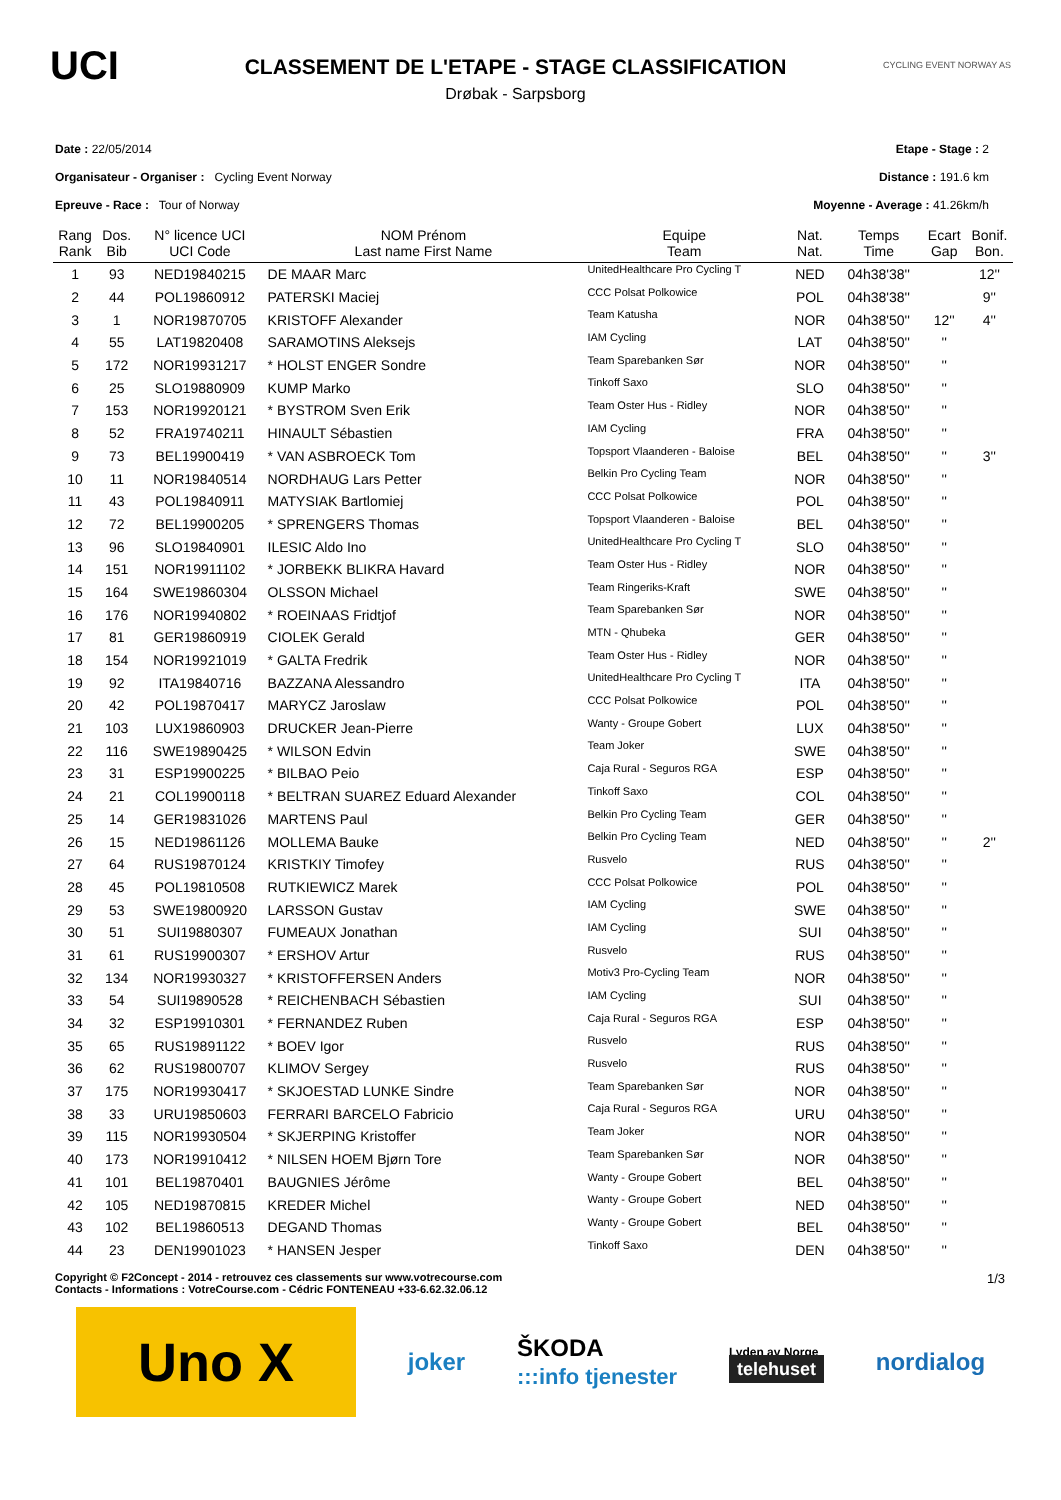UCI
CLASSEMENT DE L'ETAPE - STAGE CLASSIFICATION
Drøbak - Sarpsborg
CYCLING EVENT NORWAY AS
Date : 22/05/2014
Organisateur - Organiser : Cycling Event Norway
Epreuve - Race : Tour of Norway
Etape - Stage : 2
Distance : 191.6 km
Moyenne - Average : 41.26km/h
| Rang Rank | Dos. Bib | N° licence UCI UCI Code | NOM Prénom Last name First Name | Equipe Team | Nat. Nat. | Temps Time | Ecart Gap | Bonif. Bon. |
| --- | --- | --- | --- | --- | --- | --- | --- | --- |
| 1 | 93 | NED19840215 | DE MAAR Marc | UnitedHealthcare Pro Cycling T | NED | 04h38'38'' | | 12'' |
| 2 | 44 | POL19860912 | PATERSKI Maciej | CCC Polsat Polkowice | POL | 04h38'38'' | | 9'' |
| 3 | 1 | NOR19870705 | KRISTOFF Alexander | Team Katusha | NOR | 04h38'50'' | 12'' | 4'' |
| 4 | 55 | LAT19820408 | SARAMOTINS Aleksejs | IAM Cycling | LAT | 04h38'50'' | '' | |
| 5 | 172 | NOR19931217 | * HOLST ENGER Sondre | Team Sparebanken Sør | NOR | 04h38'50'' | '' | |
| 6 | 25 | SLO19880909 | KUMP Marko | Tinkoff Saxo | SLO | 04h38'50'' | '' | |
| 7 | 153 | NOR19920121 | * BYSTROM Sven Erik | Team Oster Hus - Ridley | NOR | 04h38'50'' | '' | |
| 8 | 52 | FRA19740211 | HINAULT Sébastien | IAM Cycling | FRA | 04h38'50'' | '' | |
| 9 | 73 | BEL19900419 | * VAN ASBROECK Tom | Topsport Vlaanderen - Baloise | BEL | 04h38'50'' | '' | 3'' |
| 10 | 11 | NOR19840514 | NORDHAUG Lars Petter | Belkin Pro Cycling Team | NOR | 04h38'50'' | '' | |
| 11 | 43 | POL19840911 | MATYSIAK Bartlomiej | CCC Polsat Polkowice | POL | 04h38'50'' | '' | |
| 12 | 72 | BEL19900205 | * SPRENGERS Thomas | Topsport Vlaanderen - Baloise | BEL | 04h38'50'' | '' | |
| 13 | 96 | SLO19840901 | ILESIC Aldo Ino | UnitedHealthcare Pro Cycling T | SLO | 04h38'50'' | '' | |
| 14 | 151 | NOR19911102 | * JORBEKK BLIKRA Havard | Team Oster Hus - Ridley | NOR | 04h38'50'' | '' | |
| 15 | 164 | SWE19860304 | OLSSON Michael | Team Ringeriks-Kraft | SWE | 04h38'50'' | '' | |
| 16 | 176 | NOR19940802 | * ROEINAAS Fridtjof | Team Sparebanken Sør | NOR | 04h38'50'' | '' | |
| 17 | 81 | GER19860919 | CIOLEK Gerald | MTN - Qhubeka | GER | 04h38'50'' | '' | |
| 18 | 154 | NOR19921019 | * GALTA Fredrik | Team Oster Hus - Ridley | NOR | 04h38'50'' | '' | |
| 19 | 92 | ITA19840716 | BAZZANA Alessandro | UnitedHealthcare Pro Cycling T | ITA | 04h38'50'' | '' | |
| 20 | 42 | POL19870417 | MARYCZ Jaroslaw | CCC Polsat Polkowice | POL | 04h38'50'' | '' | |
| 21 | 103 | LUX19860903 | DRUCKER Jean-Pierre | Wanty - Groupe Gobert | LUX | 04h38'50'' | '' | |
| 22 | 116 | SWE19890425 | * WILSON Edvin | Team Joker | SWE | 04h38'50'' | '' | |
| 23 | 31 | ESP19900225 | * BILBAO Peio | Caja Rural - Seguros RGA | ESP | 04h38'50'' | '' | |
| 24 | 21 | COL19900118 | * BELTRAN SUAREZ Eduard Alexander | Tinkoff Saxo | COL | 04h38'50'' | '' | |
| 25 | 14 | GER19831026 | MARTENS Paul | Belkin Pro Cycling Team | GER | 04h38'50'' | '' | |
| 26 | 15 | NED19861126 | MOLLEMA Bauke | Belkin Pro Cycling Team | NED | 04h38'50'' | '' | 2'' |
| 27 | 64 | RUS19870124 | KRISTKIY Timofey | Rusvelo | RUS | 04h38'50'' | '' | |
| 28 | 45 | POL19810508 | RUTKIEWICZ Marek | CCC Polsat Polkowice | POL | 04h38'50'' | '' | |
| 29 | 53 | SWE19800920 | LARSSON Gustav | IAM Cycling | SWE | 04h38'50'' | '' | |
| 30 | 51 | SUI19880307 | FUMEAUX Jonathan | IAM Cycling | SUI | 04h38'50'' | '' | |
| 31 | 61 | RUS19900307 | * ERSHOV Artur | Rusvelo | RUS | 04h38'50'' | '' | |
| 32 | 134 | NOR19930327 | * KRISTOFFERSEN Anders | Motiv3 Pro-Cycling Team | NOR | 04h38'50'' | '' | |
| 33 | 54 | SUI19890528 | * REICHENBACH Sébastien | IAM Cycling | SUI | 04h38'50'' | '' | |
| 34 | 32 | ESP19910301 | * FERNANDEZ Ruben | Caja Rural - Seguros RGA | ESP | 04h38'50'' | '' | |
| 35 | 65 | RUS19891122 | * BOEV Igor | Rusvelo | RUS | 04h38'50'' | '' | |
| 36 | 62 | RUS19800707 | KLIMOV Sergey | Rusvelo | RUS | 04h38'50'' | '' | |
| 37 | 175 | NOR19930417 | * SKJOESTAD LUNKE Sindre | Team Sparebanken Sør | NOR | 04h38'50'' | '' | |
| 38 | 33 | URU19850603 | FERRARI BARCELO Fabricio | Caja Rural - Seguros RGA | URU | 04h38'50'' | '' | |
| 39 | 115 | NOR19930504 | * SKJERPING Kristoffer | Team Joker | NOR | 04h38'50'' | '' | |
| 40 | 173 | NOR19910412 | * NILSEN HOEM Bjørn Tore | Team Sparebanken Sør | NOR | 04h38'50'' | '' | |
| 41 | 101 | BEL19870401 | BAUGNIES Jérôme | Wanty - Groupe Gobert | BEL | 04h38'50'' | '' | |
| 42 | 105 | NED19870815 | KREDER Michel | Wanty - Groupe Gobert | NED | 04h38'50'' | '' | |
| 43 | 102 | BEL19860513 | DEGAND Thomas | Wanty - Groupe Gobert | BEL | 04h38'50'' | '' | |
| 44 | 23 | DEN19901023 | * HANSEN Jesper | Tinkoff Saxo | DEN | 04h38'50'' | '' | |
Copyright © F2Concept - 2014 - retrouvez ces classements sur www.votrecourse.com
Contacts - Informations : VotreCourse.com - Cédric FONTENEAU +33-6.62.32.06.12
1/3
Uno X
joker
ŠKODA
:::info tjenester
Lyden av Norge
telehuset
nordialog